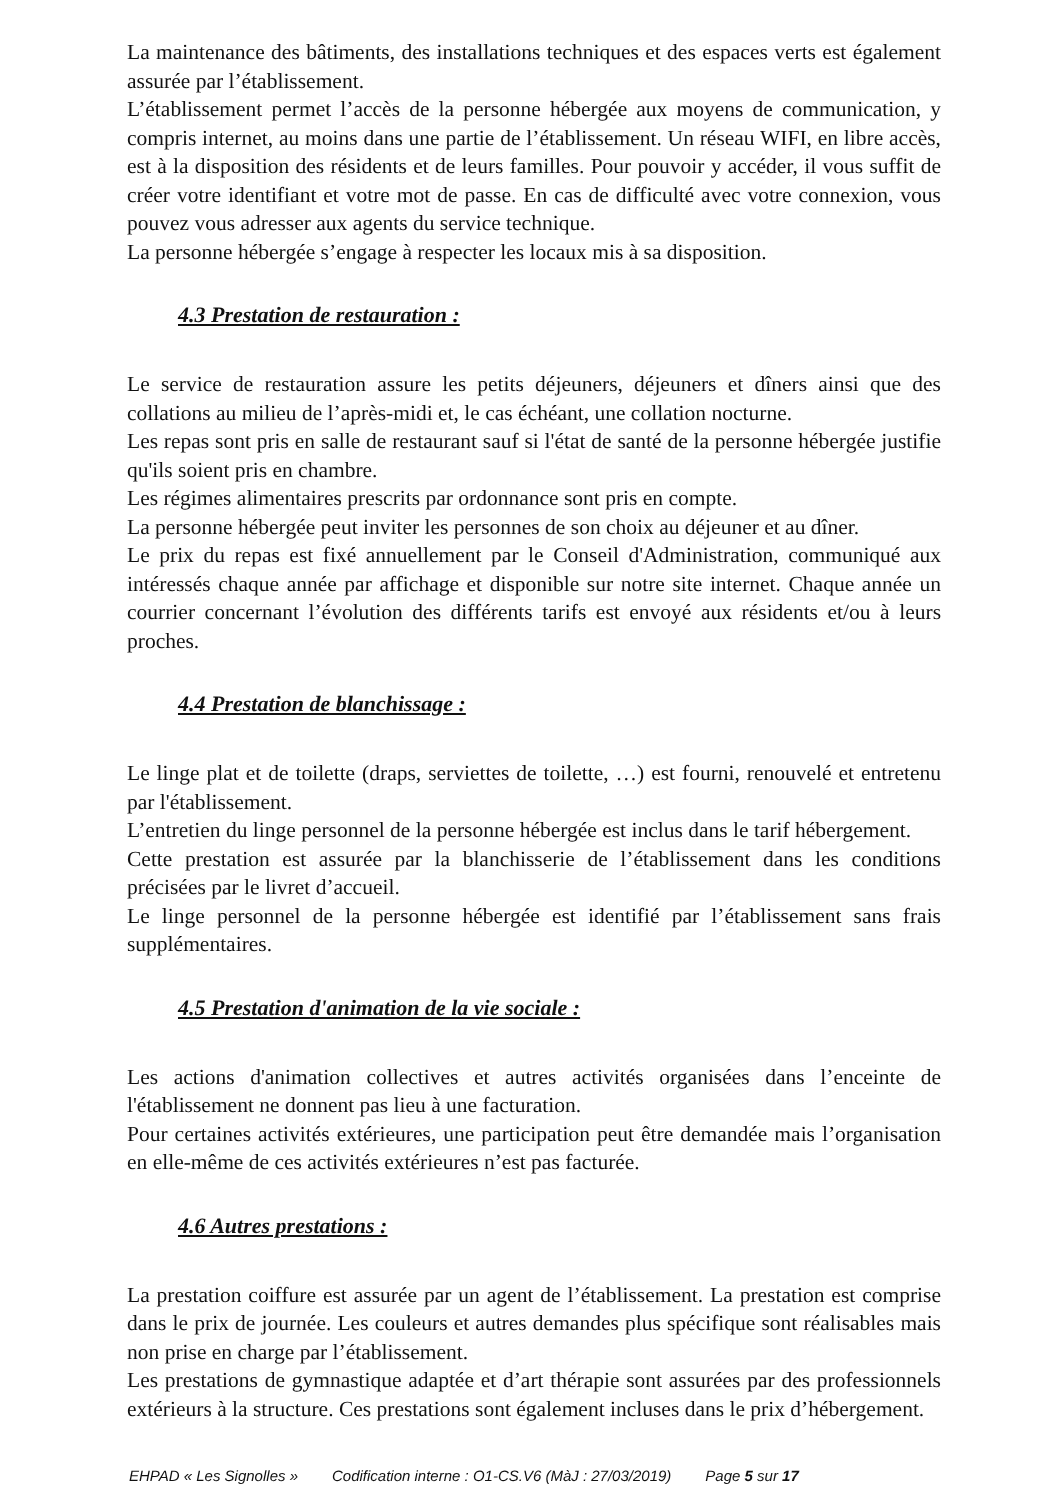La maintenance des bâtiments, des installations techniques et des espaces verts est également assurée par l’établissement.
L’établissement permet l’accès de la personne hébergée aux moyens de communication, y compris internet, au moins dans une partie de l’établissement. Un réseau WIFI, en libre accès, est à la disposition des résidents et de leurs familles. Pour pouvoir y accéder, il vous suffit de créer votre identifiant et votre mot de passe. En cas de difficulté avec votre connexion, vous pouvez vous adresser aux agents du service technique.
La personne hébergée s’engage à respecter les locaux mis à sa disposition.
4.3 Prestation de restauration :
Le service de restauration assure les petits déjeuners, déjeuners et dîners ainsi que des collations au milieu de l’après-midi et, le cas échéant, une collation nocturne.
Les repas sont pris en salle de restaurant sauf si l'état de santé de la personne hébergée justifie qu'ils soient pris en chambre.
Les régimes alimentaires prescrits par ordonnance sont pris en compte.
La personne hébergée peut inviter les personnes de son choix au déjeuner et au dîner.
Le prix du repas est fixé annuellement par le Conseil d'Administration, communiqué aux intéressés chaque année par affichage et disponible sur notre site internet. Chaque année un courrier concernant l’évolution des différents tarifs est envoyé aux résidents et/ou à leurs proches.
4.4 Prestation de blanchissage :
Le linge plat et de toilette (draps, serviettes de toilette, …) est fourni, renouvelé et entretenu par l'établissement.
L’entretien du linge personnel de la personne hébergée est inclus dans le tarif hébergement.
Cette prestation est assurée par la blanchisserie de l’établissement dans les conditions précisées par le livret d’accueil.
Le linge personnel de la personne hébergée est identifié par l’établissement sans frais supplémentaires.
4.5 Prestation d'animation de la vie sociale :
Les actions d'animation collectives et autres activités organisées dans l’enceinte de l'établissement ne donnent pas lieu à une facturation.
Pour certaines activités extérieures, une participation peut être demandée mais l’organisation en elle-même de ces activités extérieures n’est pas facturée.
4.6 Autres prestations :
La prestation coiffure est assurée par un agent de l’établissement. La prestation est comprise dans le prix de journée. Les couleurs et autres demandes plus spécifique sont réalisables mais non prise en charge par l’établissement.
Les prestations de gymnastique adaptée et d’art thérapie sont assurées par des professionnels extérieurs à la structure. Ces prestations sont également incluses dans le prix d’hébergement.
EHPAD « Les Signolles » Codification interne : O1-CS.V6 (MàJ : 27/03/2019) Page 5 sur 17